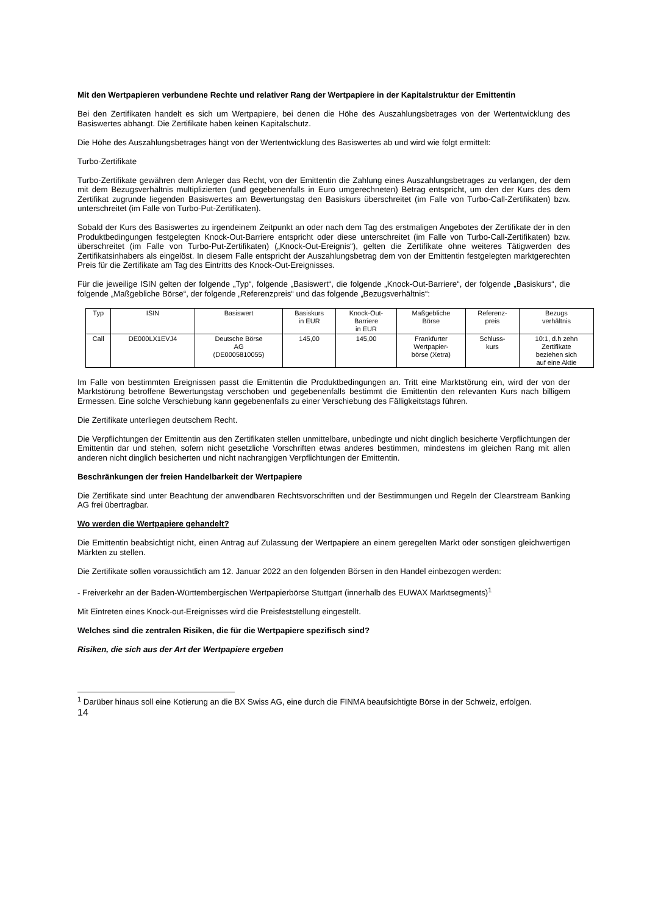Mit den Wertpapieren verbundene Rechte und relativer Rang der Wertpapiere in der Kapitalstruktur der Emittentin
Bei den Zertifikaten handelt es sich um Wertpapiere, bei denen die Höhe des Auszahlungsbetrages von der Wertentwicklung des Basiswertes abhängt. Die Zertifikate haben keinen Kapitalschutz.
Die Höhe des Auszahlungsbetrages hängt von der Wertentwicklung des Basiswertes ab und wird wie folgt ermittelt:
Turbo-Zertifikate
Turbo-Zertifikate gewähren dem Anleger das Recht, von der Emittentin die Zahlung eines Auszahlungsbetrages zu verlangen, der dem mit dem Bezugsverhältnis multiplizierten (und gegebenenfalls in Euro umgerechneten) Betrag entspricht, um den der Kurs des dem Zertifikat zugrunde liegenden Basiswertes am Bewertungstag den Basiskurs überschreitet (im Falle von Turbo-Call-Zertifikaten) bzw. unterschreitet (im Falle von Turbo-Put-Zertifikaten).
Sobald der Kurs des Basiswertes zu irgendeinem Zeitpunkt an oder nach dem Tag des erstmaligen Angebotes der Zertifikate der in den Produktbedingungen festgelegten Knock-Out-Barriere entspricht oder diese unterschreitet (im Falle von Turbo-Call-Zertifikaten) bzw. überschreitet (im Falle von Turbo-Put-Zertifikaten) („Knock-Out-Ereignis“), gelten die Zertifikate ohne weiteres Tätigwerden des Zertifikatsinhabers als eingelöst. In diesem Falle entspricht der Auszahlungsbetrag dem von der Emittentin festgelegten marktgerechten Preis für die Zertifikate am Tag des Eintritts des Knock-Out-Ereignisses.
Für die jeweilige ISIN gelten der folgende „Typ“, folgende „Basiswert“, die folgende „Knock-Out-Barriere“, der folgende „Basiskurs“, die folgende „Maßgebliche Börse“, der folgende „Referenzpreis“ und das folgende „Bezugsverhältnis“:
| Typ | ISIN | Basiswert | Basiskurs in EUR | Knock-Out- Barriere in EUR | Maßgebliche Börse | Referenz- preis | Bezugs verhältnis |
| --- | --- | --- | --- | --- | --- | --- | --- |
| Call | DE000LX1EVJ4 | Deutsche Börse AG (DE0005810055) | 145,00 | 145,00 | Frankfurter Wertpapier- börse (Xetra) | Schluss- kurs | 10:1, d.h zehn Zertifikate beziehen sich auf eine Aktie |
Im Falle von bestimmten Ereignissen passt die Emittentin die Produktbedingungen an. Tritt eine Marktstörung ein, wird der von der Marktstörung betroffene Bewertungstag verschoben und gegebenenfalls bestimmt die Emittentin den relevanten Kurs nach billigem Ermessen. Eine solche Verschiebung kann gegebenenfalls zu einer Verschiebung des Fälligkeitstags führen.
Die Zertifikate unterliegen deutschem Recht.
Die Verpflichtungen der Emittentin aus den Zertifikaten stellen unmittelbare, unbedingte und nicht dinglich besicherte Verpflichtungen der Emittentin dar und stehen, sofern nicht gesetzliche Vorschriften etwas anderes bestimmen, mindestens im gleichen Rang mit allen anderen nicht dinglich besicherten und nicht nachrangigen Verpflichtungen der Emittentin.
Beschränkungen der freien Handelbarkeit der Wertpapiere
Die Zertifikate sind unter Beachtung der anwendbaren Rechtsvorschriften und der Bestimmungen und Regeln der Clearstream Banking AG frei übertragbar.
Wo werden die Wertpapiere gehandelt?
Die Emittentin beabsichtigt nicht, einen Antrag auf Zulassung der Wertpapiere an einem geregelten Markt oder sonstigen gleichwertigen Märkten zu stellen.
Die Zertifikate sollen voraussichtlich am 12. Januar 2022 an den folgenden Börsen in den Handel einbezogen werden:
- Freiverkehr an der Baden-Württembergischen Wertpapierbörse Stuttgart (innerhalb des EUWAX Marktsegments)<sup>1</sup>
Mit Eintreten eines Knock-out-Ereignisses wird die Preisfeststellung eingestellt.
Welches sind die zentralen Risiken, die für die Wertpapiere spezifisch sind?
Risiken, die sich aus der Art der Wertpapiere ergeben
<sup>1</sup> Darüber hinaus soll eine Kotierung an die BX Swiss AG, eine durch die FINMA beaufsichtigte Börse in der Schweiz, erfolgen.
14